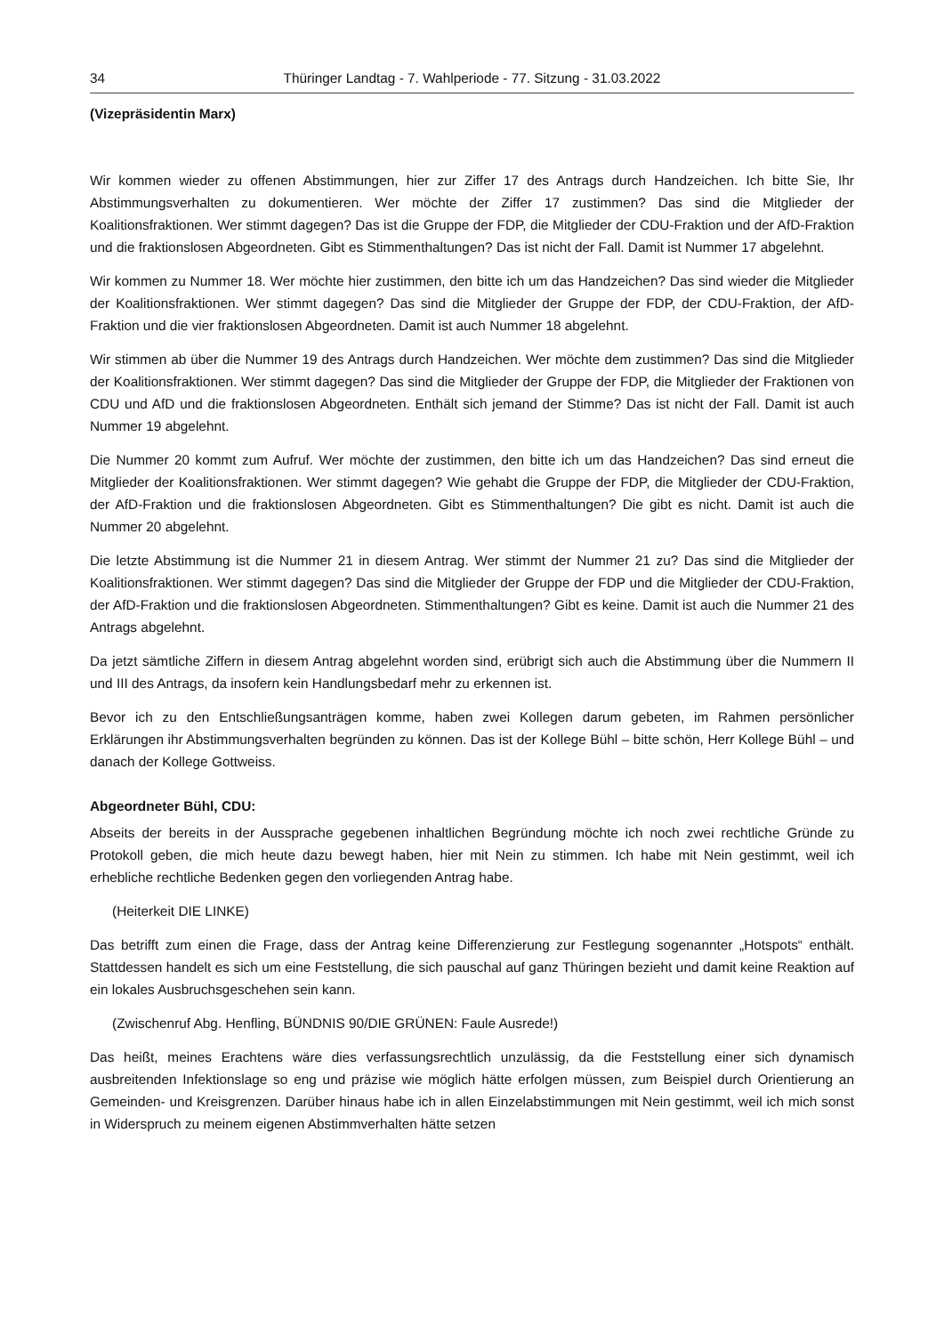34 Thüringer Landtag - 7. Wahlperiode - 77. Sitzung - 31.03.2022
(Vizepräsidentin Marx)
Wir kommen wieder zu offenen Abstimmungen, hier zur Ziffer 17 des Antrags durch Handzeichen. Ich bitte Sie, Ihr Abstimmungsverhalten zu dokumentieren. Wer möchte der Ziffer 17 zustimmen? Das sind die Mitglieder der Koalitionsfraktionen. Wer stimmt dagegen? Das ist die Gruppe der FDP, die Mitglieder der CDU-Fraktion und der AfD-Fraktion und die fraktionslosen Abgeordneten. Gibt es Stimmenthaltungen? Das ist nicht der Fall. Damit ist Nummer 17 abgelehnt.
Wir kommen zu Nummer 18. Wer möchte hier zustimmen, den bitte ich um das Handzeichen? Das sind wieder die Mitglieder der Koalitionsfraktionen. Wer stimmt dagegen? Das sind die Mitglieder der Gruppe der FDP, der CDU-Fraktion, der AfD-Fraktion und die vier fraktionslosen Abgeordneten. Damit ist auch Nummer 18 abgelehnt.
Wir stimmen ab über die Nummer 19 des Antrags durch Handzeichen. Wer möchte dem zustimmen? Das sind die Mitglieder der Koalitionsfraktionen. Wer stimmt dagegen? Das sind die Mitglieder der Gruppe der FDP, die Mitglieder der Fraktionen von CDU und AfD und die fraktionslosen Abgeordneten. Enthält sich jemand der Stimme? Das ist nicht der Fall. Damit ist auch Nummer 19 abgelehnt.
Die Nummer 20 kommt zum Aufruf. Wer möchte der zustimmen, den bitte ich um das Handzeichen? Das sind erneut die Mitglieder der Koalitionsfraktionen. Wer stimmt dagegen? Wie gehabt die Gruppe der FDP, die Mitglieder der CDU-Fraktion, der AfD-Fraktion und die fraktionslosen Abgeordneten. Gibt es Stimmenthaltungen? Die gibt es nicht. Damit ist auch die Nummer 20 abgelehnt.
Die letzte Abstimmung ist die Nummer 21 in diesem Antrag. Wer stimmt der Nummer 21 zu? Das sind die Mitglieder der Koalitionsfraktionen. Wer stimmt dagegen? Das sind die Mitglieder der Gruppe der FDP und die Mitglieder der CDU-Fraktion, der AfD-Fraktion und die fraktionslosen Abgeordneten. Stimmenthaltungen? Gibt es keine. Damit ist auch die Nummer 21 des Antrags abgelehnt.
Da jetzt sämtliche Ziffern in diesem Antrag abgelehnt worden sind, erübrigt sich auch die Abstimmung über die Nummern II und III des Antrags, da insofern kein Handlungsbedarf mehr zu erkennen ist.
Bevor ich zu den Entschließungsanträgen komme, haben zwei Kollegen darum gebeten, im Rahmen persönlicher Erklärungen ihr Abstimmungsverhalten begründen zu können. Das ist der Kollege Bühl – bitte schön, Herr Kollege Bühl – und danach der Kollege Gottweiss.
Abgeordneter Bühl, CDU:
Abseits der bereits in der Aussprache gegebenen inhaltlichen Begründung möchte ich noch zwei rechtliche Gründe zu Protokoll geben, die mich heute dazu bewegt haben, hier mit Nein zu stimmen. Ich habe mit Nein gestimmt, weil ich erhebliche rechtliche Bedenken gegen den vorliegenden Antrag habe.
(Heiterkeit DIE LINKE)
Das betrifft zum einen die Frage, dass der Antrag keine Differenzierung zur Festlegung sogenannter „Hotspots“ enthält. Stattdessen handelt es sich um eine Feststellung, die sich pauschal auf ganz Thüringen bezieht und damit keine Reaktion auf ein lokales Ausbruchsgeschehen sein kann.
(Zwischenruf Abg. Henfling, BÜNDNIS 90/DIE GRÜNEN: Faule Ausrede!)
Das heißt, meines Erachtens wäre dies verfassungsrechtlich unzulässig, da die Feststellung einer sich dynamisch ausbreitenden Infektionslage so eng und präzise wie möglich hätte erfolgen müssen, zum Beispiel durch Orientierung an Gemeinden- und Kreisgrenzen. Darüber hinaus habe ich in allen Einzelabstimmungen mit Nein gestimmt, weil ich mich sonst in Widerspruch zu meinem eigenen Abstimmverhalten hätte setzen